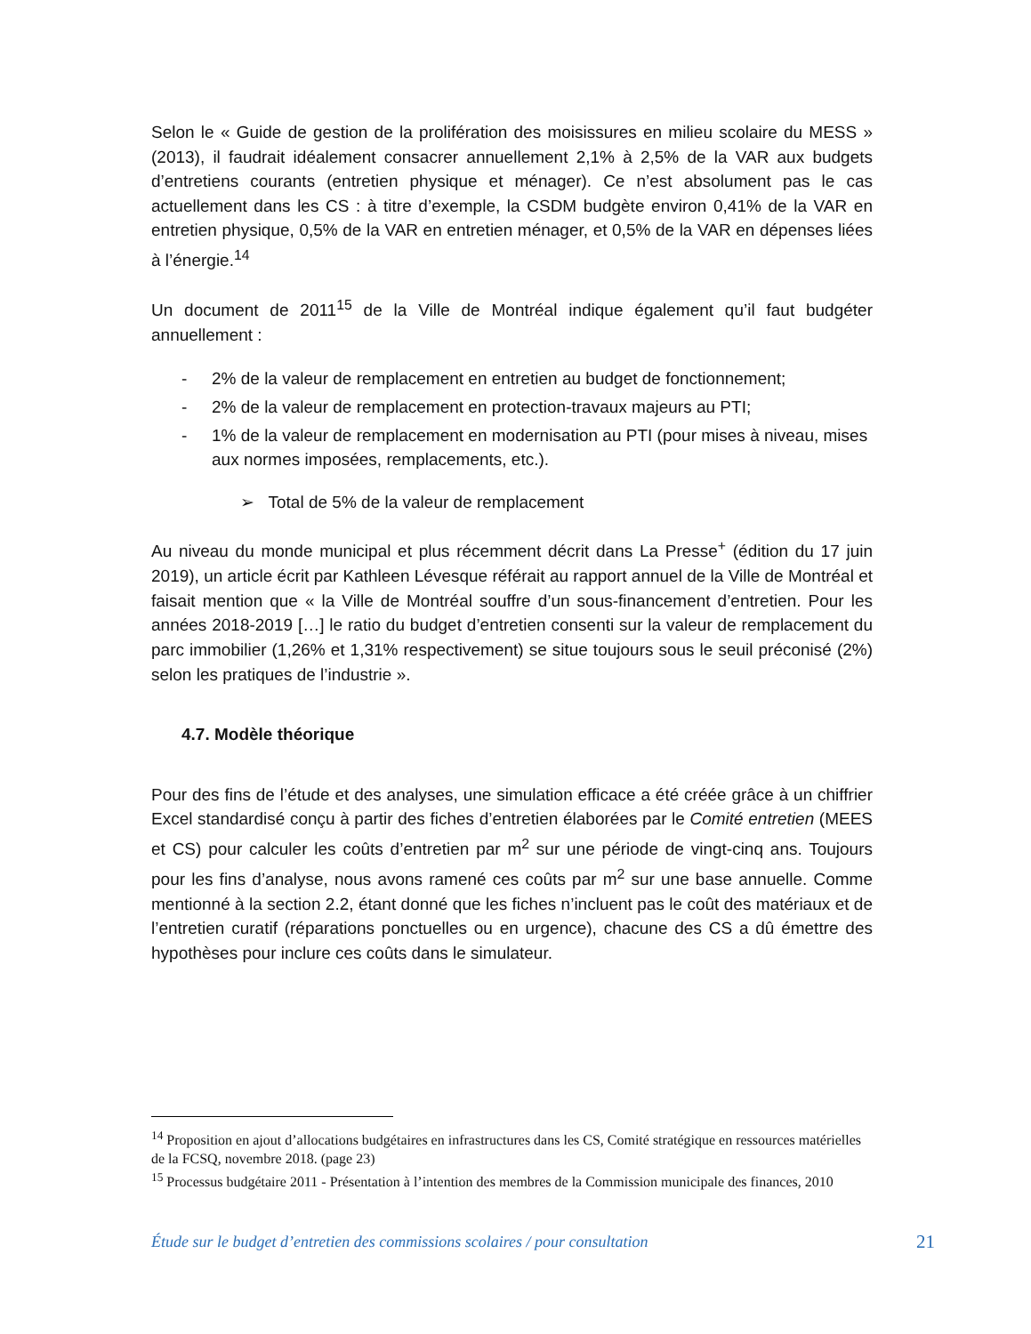Selon le « Guide de gestion de la prolifération des moisissures en milieu scolaire du MESS » (2013), il faudrait idéalement consacrer annuellement 2,1% à 2,5% de la VAR aux budgets d’entretiens courants (entretien physique et ménager). Ce n’est absolument pas le cas actuellement dans les CS : à titre d’exemple, la CSDM budgète environ 0,41% de la VAR en entretien physique, 0,5% de la VAR en entretien ménager, et 0,5% de la VAR en dépenses liées à l’énergie.<sup>14</sup>
Un document de 2011<sup>15</sup> de la Ville de Montréal indique également qu’il faut budgéter annuellement :
- 2% de la valeur de remplacement en entretien au budget de fonctionnement;
- 2% de la valeur de remplacement en protection-travaux majeurs au PTI;
- 1% de la valeur de remplacement en modernisation au PTI (pour mises à niveau, mises aux normes imposées, remplacements, etc.).
➢ Total de 5% de la valeur de remplacement
Au niveau du monde municipal et plus récemment décrit dans La Presse<sup>+</sup> (édition du 17 juin 2019), un article écrit par Kathleen Lévesque référait au rapport annuel de la Ville de Montréal et faisait mention que « la Ville de Montréal souffre d’un sous-financement d’entretien. Pour les années 2018-2019 […] le ratio du budget d’entretien consenti sur la valeur de remplacement du parc immobilier (1,26% et 1,31% respectivement) se situe toujours sous le seuil préconisé (2%) selon les pratiques de l’industrie ».
4.7. Modèle théorique
Pour des fins de l’étude et des analyses, une simulation efficace a été créée grâce à un chiffrier Excel standardisé conçu à partir des fiches d’entretien élaborées par le Comité entretien (MEES et CS) pour calculer les coûts d’entretien par m<sup>2</sup> sur une période de vingt-cinq ans. Toujours pour les fins d’analyse, nous avons ramené ces coûts par m<sup>2</sup> sur une base annuelle. Comme mentionné à la section 2.2, étant donné que les fiches n’incluent pas le coût des matériaux et de l’entretien curatif (réparations ponctuelles ou en urgence), chacune des CS a dû émettre des hypothèses pour inclure ces coûts dans le simulateur.
<sup>14</sup> Proposition en ajout d’allocations budgétaires en infrastructures dans les CS, Comité stratégique en ressources matérielles de la FCSQ, novembre 2018. (page 23)
<sup>15</sup> Processus budgétaire 2011 - Présentation à l’intention des membres de la Commission municipale des finances, 2010
Étude sur le budget d’entretien des commissions scolaires / pour consultation 21